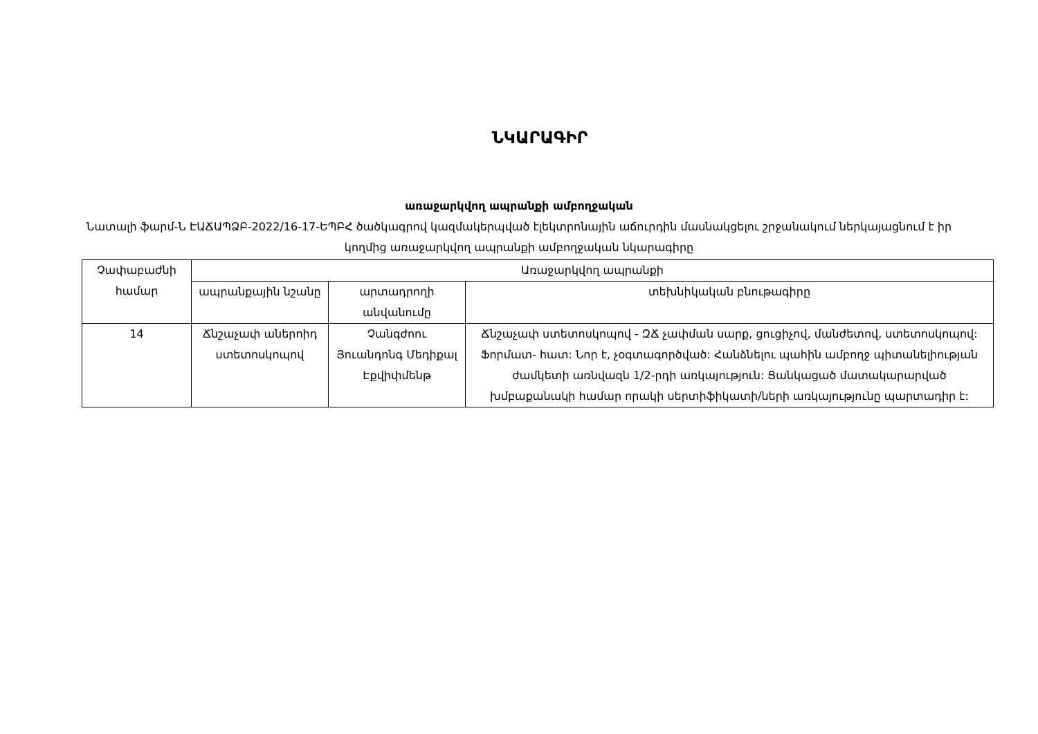ՆԿԱՐԱԳԻՐ
առաջարկվող ապրանքի ամբողջական
Նատալի ֆարմ-Ն ԷԱՃԱՊՁԲ-2022/16-17-ԵՊԲՀ ծածկագրով կազմակերպված էլեկտրոնային աճուրդին մասնակցելու շրջանակում ներկայացնում է իր կողմից առաջարկվող ապրանքի ամբողջական նկարագիրը
| Չափաբաժնի համար | Առաջարկվող ապրանքի | | |
| --- | --- | --- | --- |
| | ապրանքային նշանը | արտադրողի անվանումը | տեխնիկական բնութագիրը |
| 14 | Ճնշաչափ աներոիդ ստետոսկոպով | Չանգժոու Յուանդոնգ Մեդիքալ Էքվիփմենթ | Ճնշաչափ ստետոսկոպով - ԶՃ չափման սարք, ցուցիչով, մանժետով, ստետոսկոպով: Ֆորմատ- հատ: Նոր է, չօգտագործված: Հանձնելու պահին ամբողջ պիտանելիության ժամկետի առնվազն 1/2-րդի առկայություն: Ցանկացած մատակարարված խմբաքանակի համար որակի սերտիֆիկատի/ների առկայությունը պարտադիր է: |